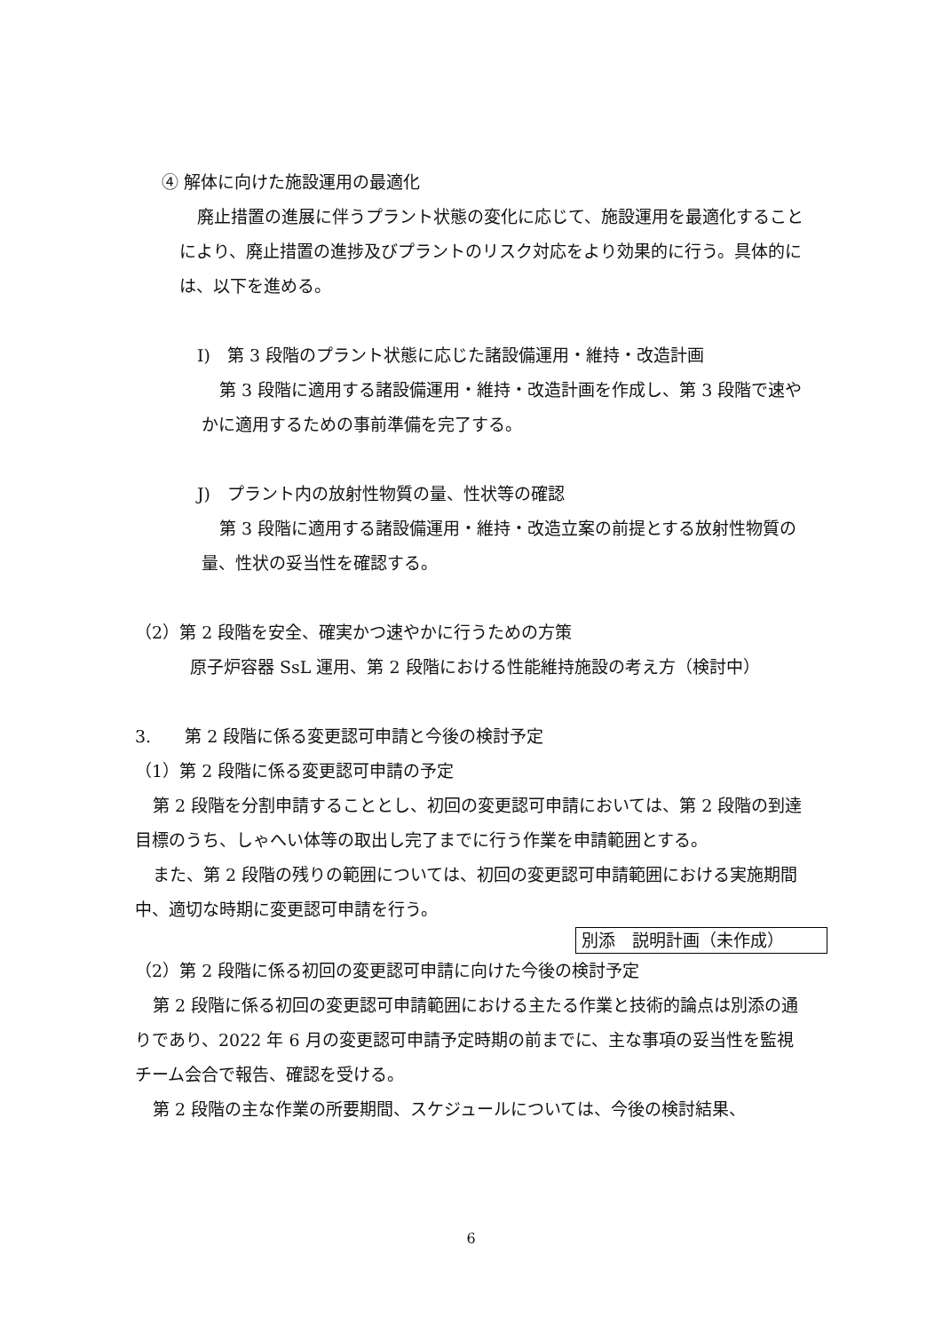④ 解体に向けた施設運用の最適化
廃止措置の進展に伴うプラント状態の変化に応じて、施設運用を最適化することにより、廃止措置の進捗及びプラントのリスク対応をより効果的に行う。具体的には、以下を進める。
I)　第 3 段階のプラント状態に応じた諸設備運用・維持・改造計画
第 3 段階に適用する諸設備運用・維持・改造計画を作成し、第 3 段階で速やかに適用するための事前準備を完了する。
J)　プラント内の放射性物質の量、性状等の確認
第 3 段階に適用する諸設備運用・維持・改造立案の前提とする放射性物質の量、性状の妥当性を確認する。
（2）第 2 段階を安全、確実かつ速やかに行うための方策
原子炉容器 SsL 運用、第 2 段階における性能維持施設の考え方（検討中）
3.　　第 2 段階に係る変更認可申請と今後の検討予定
（1）第 2 段階に係る変更認可申請の予定
第 2 段階を分割申請することとし、初回の変更認可申請においては、第 2 段階の到達目標のうち、しゃへい体等の取出し完了までに行う作業を申請範囲とする。
また、第 2 段階の残りの範囲については、初回の変更認可申請範囲における実施期間中、適切な時期に変更認可申請を行う。
別添　説明計画（未作成）
（2）第 2 段階に係る初回の変更認可申請に向けた今後の検討予定
第 2 段階に係る初回の変更認可申請範囲における主たる作業と技術的論点は別添の通りであり、2022 年 6 月の変更認可申請予定時期の前までに、主な事項の妥当性を監視チーム会合で報告、確認を受ける。
第 2 段階の主な作業の所要期間、スケジュールについては、今後の検討結果、
6